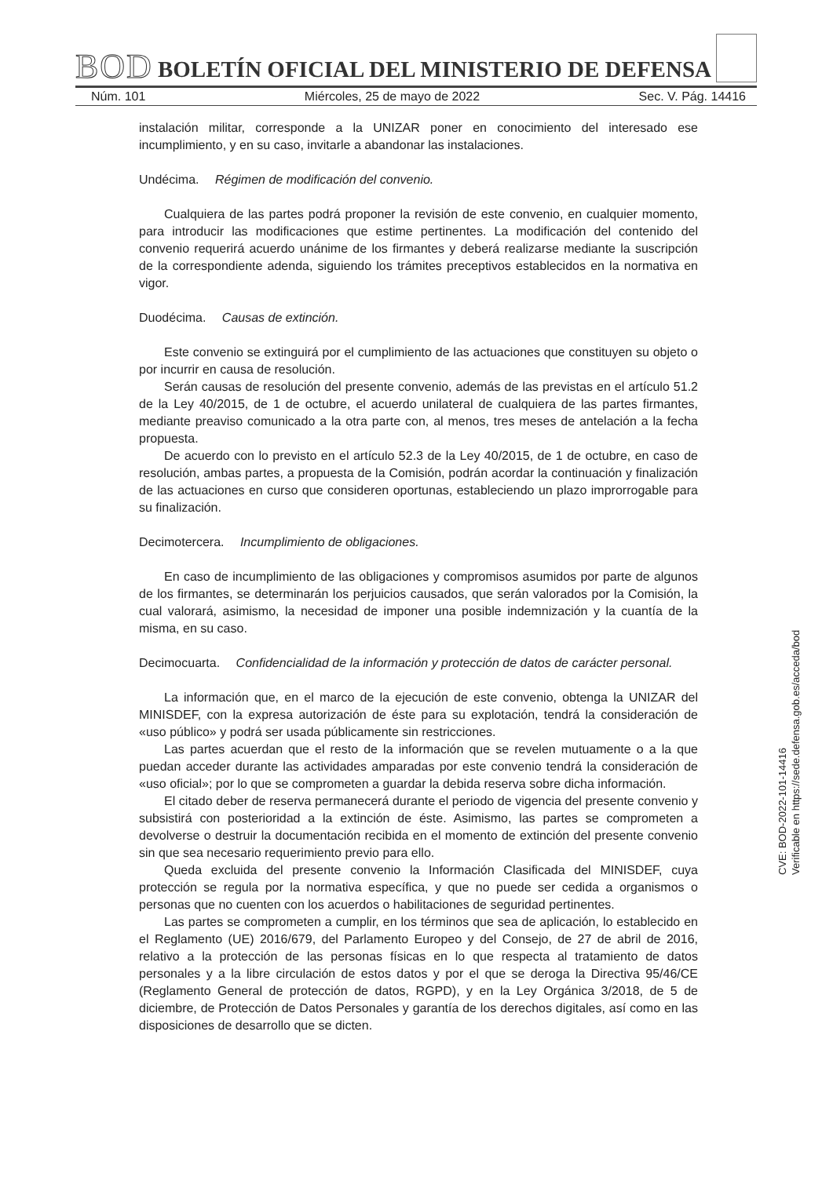BOD BOLETÍN OFICIAL DEL MINISTERIO DE DEFENSA
Núm. 101 Miércoles, 25 de mayo de 2022 Sec. V. Pág. 14416
instalación militar, corresponde a la UNIZAR poner en conocimiento del interesado ese incumplimiento, y en su caso, invitarle a abandonar las instalaciones.
Undécima. Régimen de modificación del convenio.
Cualquiera de las partes podrá proponer la revisión de este convenio, en cualquier momento, para introducir las modificaciones que estime pertinentes. La modificación del contenido del convenio requerirá acuerdo unánime de los firmantes y deberá realizarse mediante la suscripción de la correspondiente adenda, siguiendo los trámites preceptivos establecidos en la normativa en vigor.
Duodécima. Causas de extinción.
Este convenio se extinguirá por el cumplimiento de las actuaciones que constituyen su objeto o por incurrir en causa de resolución.
Serán causas de resolución del presente convenio, además de las previstas en el artículo 51.2 de la Ley 40/2015, de 1 de octubre, el acuerdo unilateral de cualquiera de las partes firmantes, mediante preaviso comunicado a la otra parte con, al menos, tres meses de antelación a la fecha propuesta.
De acuerdo con lo previsto en el artículo 52.3 de la Ley 40/2015, de 1 de octubre, en caso de resolución, ambas partes, a propuesta de la Comisión, podrán acordar la continuación y finalización de las actuaciones en curso que consideren oportunas, estableciendo un plazo improrrogable para su finalización.
Decimotercera. Incumplimiento de obligaciones.
En caso de incumplimiento de las obligaciones y compromisos asumidos por parte de algunos de los firmantes, se determinarán los perjuicios causados, que serán valorados por la Comisión, la cual valorará, asimismo, la necesidad de imponer una posible indemnización y la cuantía de la misma, en su caso.
Decimocuarta. Confidencialidad de la información y protección de datos de carácter personal.
La información que, en el marco de la ejecución de este convenio, obtenga la UNIZAR del MINISDEF, con la expresa autorización de éste para su explotación, tendrá la consideración de «uso público» y podrá ser usada públicamente sin restricciones.
Las partes acuerdan que el resto de la información que se revelen mutuamente o a la que puedan acceder durante las actividades amparadas por este convenio tendrá la consideración de «uso oficial»; por lo que se comprometen a guardar la debida reserva sobre dicha información.
El citado deber de reserva permanecerá durante el periodo de vigencia del presente convenio y subsistirá con posterioridad a la extinción de éste. Asimismo, las partes se comprometen a devolverse o destruir la documentación recibida en el momento de extinción del presente convenio sin que sea necesario requerimiento previo para ello.
Queda excluida del presente convenio la Información Clasificada del MINISDEF, cuya protección se regula por la normativa específica, y que no puede ser cedida a organismos o personas que no cuenten con los acuerdos o habilitaciones de seguridad pertinentes.
Las partes se comprometen a cumplir, en los términos que sea de aplicación, lo establecido en el Reglamento (UE) 2016/679, del Parlamento Europeo y del Consejo, de 27 de abril de 2016, relativo a la protección de las personas físicas en lo que respecta al tratamiento de datos personales y a la libre circulación de estos datos y por el que se deroga la Directiva 95/46/CE (Reglamento General de protección de datos, RGPD), y en la Ley Orgánica 3/2018, de 5 de diciembre, de Protección de Datos Personales y garantía de los derechos digitales, así como en las disposiciones de desarrollo que se dicten.
CVE: BOD-2022-101-14416
Verificable en https://sede.defensa.gob.es/acceda/bod